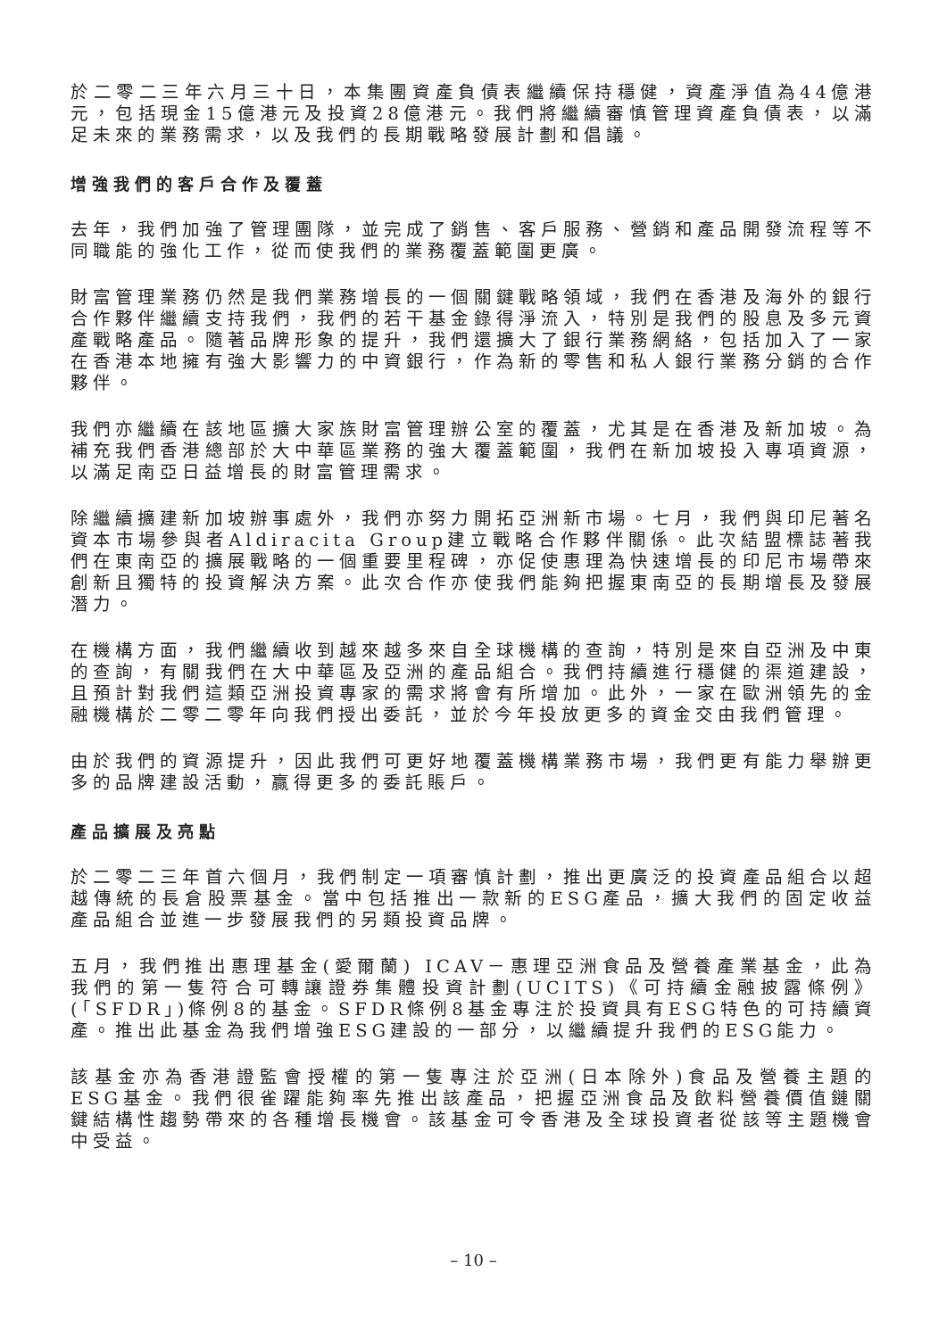於二零二三年六月三十日，本集團資產負債表繼續保持穩健，資產淨值為44億港元，包括現金15億港元及投資28億港元。我們將繼續審慎管理資產負債表，以滿足未來的業務需求，以及我們的長期戰略發展計劃和倡議。
增強我們的客戶合作及覆蓋
去年，我們加強了管理團隊，並完成了銷售、客戶服務、營銷和產品開發流程等不同職能的強化工作，從而使我們的業務覆蓋範圍更廣。
財富管理業務仍然是我們業務增長的一個關鍵戰略領域，我們在香港及海外的銀行合作夥伴繼續支持我們，我們的若干基金錄得淨流入，特別是我們的股息及多元資產戰略產品。隨著品牌形象的提升，我們還擴大了銀行業務網絡，包括加入了一家在香港本地擁有強大影響力的中資銀行，作為新的零售和私人銀行業務分銷的合作夥伴。
我們亦繼續在該地區擴大家族財富管理辦公室的覆蓋，尤其是在香港及新加坡。為補充我們香港總部於大中華區業務的強大覆蓋範圍，我們在新加坡投入專項資源，以滿足南亞日益增長的財富管理需求。
除繼續擴建新加坡辦事處外，我們亦努力開拓亞洲新市場。七月，我們與印尼著名資本市場參與者Aldiracita Group建立戰略合作夥伴關係。此次結盟標誌著我們在東南亞的擴展戰略的一個重要里程碑，亦促使惠理為快速增長的印尼市場帶來創新且獨特的投資解決方案。此次合作亦使我們能夠把握東南亞的長期增長及發展潛力。
在機構方面，我們繼續收到越來越多來自全球機構的查詢，特別是來自亞洲及中東的查詢，有關我們在大中華區及亞洲的產品組合。我們持續進行穩健的渠道建設，且預計對我們這類亞洲投資專家的需求將會有所增加。此外，一家在歐洲領先的金融機構於二零二零年向我們授出委託，並於今年投放更多的資金交由我們管理。
由於我們的資源提升，因此我們可更好地覆蓋機構業務市場，我們更有能力舉辦更多的品牌建設活動，贏得更多的委託賬戶。
產品擴展及亮點
於二零二三年首六個月，我們制定一項審慎計劃，推出更廣泛的投資產品組合以超越傳統的長倉股票基金。當中包括推出一款新的ESG產品，擴大我們的固定收益產品組合並進一步發展我們的另類投資品牌。
五月，我們推出惠理基金(愛爾蘭) ICAV－惠理亞洲食品及營養產業基金，此為我們的第一隻符合可轉讓證券集體投資計劃(UCITS)《可持續金融披露條例》(「SFDR」)條例8的基金。SFDR條例8基金專注於投資具有ESG特色的可持續資產。推出此基金為我們增強ESG建設的一部分，以繼續提升我們的ESG能力。
該基金亦為香港證監會授權的第一隻專注於亞洲(日本除外)食品及營養主題的ESG基金。我們很雀躍能夠率先推出該產品，把握亞洲食品及飲料營養價值鏈關鍵結構性趨勢帶來的各種增長機會。該基金可令香港及全球投資者從該等主題機會中受益。
– 10 –